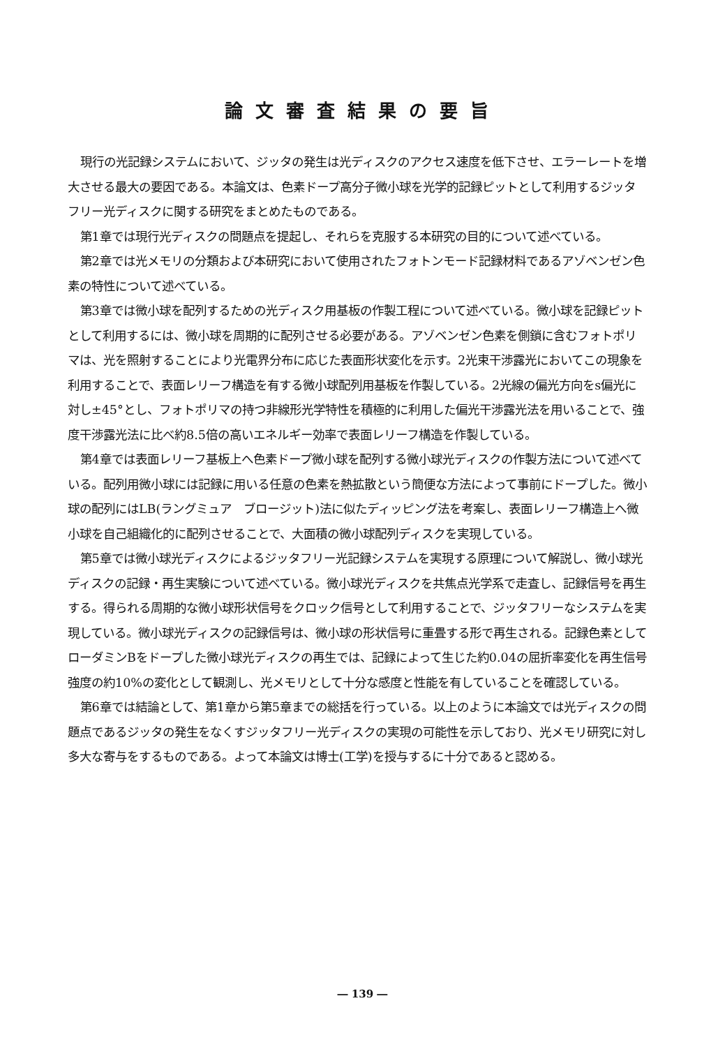論文審査結果の要旨
現行の光記録システムにおいて、ジッタの発生は光ディスクのアクセス速度を低下させ、エラーレートを増大させる最大の要因である。本論文は、色素ドープ高分子微小球を光学的記録ピットとして利用するジッタフリー光ディスクに関する研究をまとめたものである。
第1章では現行光ディスクの問題点を提起し、それらを克服する本研究の目的について述べている。
第2章では光メモリの分類および本研究において使用されたフォトンモード記録材料であるアゾベンゼン色素の特性について述べている。
第3章では微小球を配列するための光ディスク用基板の作製工程について述べている。微小球を記録ピットとして利用するには、微小球を周期的に配列させる必要がある。アゾベンゼン色素を側鎖に含むフォトポリマは、光を照射することにより光電界分布に応じた表面形状変化を示す。2光束干渉露光においてこの現象を利用することで、表面レリーフ構造を有する微小球配列用基板を作製している。2光線の偏光方向をs偏光に対し±45°とし、フォトポリマの持つ非線形光学特性を積極的に利用した偏光干渉露光法を用いることで、強度干渉露光法に比べ約8.5倍の高いエネルギー効率で表面レリーフ構造を作製している。
第4章では表面レリーフ基板上へ色素ドープ微小球を配列する微小球光ディスクの作製方法について述べている。配列用微小球には記録に用いる任意の色素を熱拡散という簡便な方法によって事前にドープした。微小球の配列にはLB(ラングミュア　ブロージット)法に似たディッピング法を考案し、表面レリーフ構造上へ微小球を自己組織化的に配列させることで、大面積の微小球配列ディスクを実現している。
第5章では微小球光ディスクによるジッタフリー光記録システムを実現する原理について解説し、微小球光ディスクの記録・再生実験について述べている。微小球光ディスクを共焦点光学系で走査し、記録信号を再生する。得られる周期的な微小球形状信号をクロック信号として利用することで、ジッタフリーなシステムを実現している。微小球光ディスクの記録信号は、微小球の形状信号に重畳する形で再生される。記録色素としてローダミンBをドープした微小球光ディスクの再生では、記録によって生じた約0.04の屈折率変化を再生信号強度の約10%の変化として観測し、光メモリとして十分な感度と性能を有していることを確認している。
第6章では結論として、第1章から第5章までの総括を行っている。以上のように本論文では光ディスクの問題点であるジッタの発生をなくすジッタフリー光ディスクの実現の可能性を示しており、光メモリ研究に対し多大な寄与をするものである。よって本論文は博士(工学)を授与するに十分であると認める。
― 139 ―